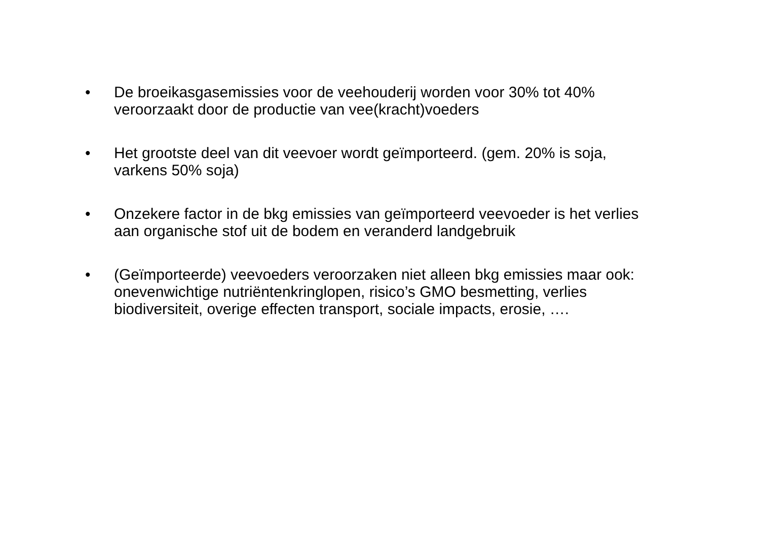• De broeikasgasemissies voor de veehouderij worden voor 30% tot 40% veroorzaakt door de productie van vee(kracht)voeders
• Het grootste deel van dit veevoer wordt geïmporteerd. (gem. 20% is soja, varkens 50% soja)
• Onzekere factor in de bkg emissies van geïmporteerd veevoeder is het verlies aan organische stof uit de bodem en veranderd landgebruik
• (Geïmporteerde) veevoeders veroorzaken niet alleen bkg emissies maar ook: onevenwichtige nutriëntenkringlopen, risico’s GMO besmetting, verlies biodiversiteit, overige effecten transport, sociale impacts, erosie, ….